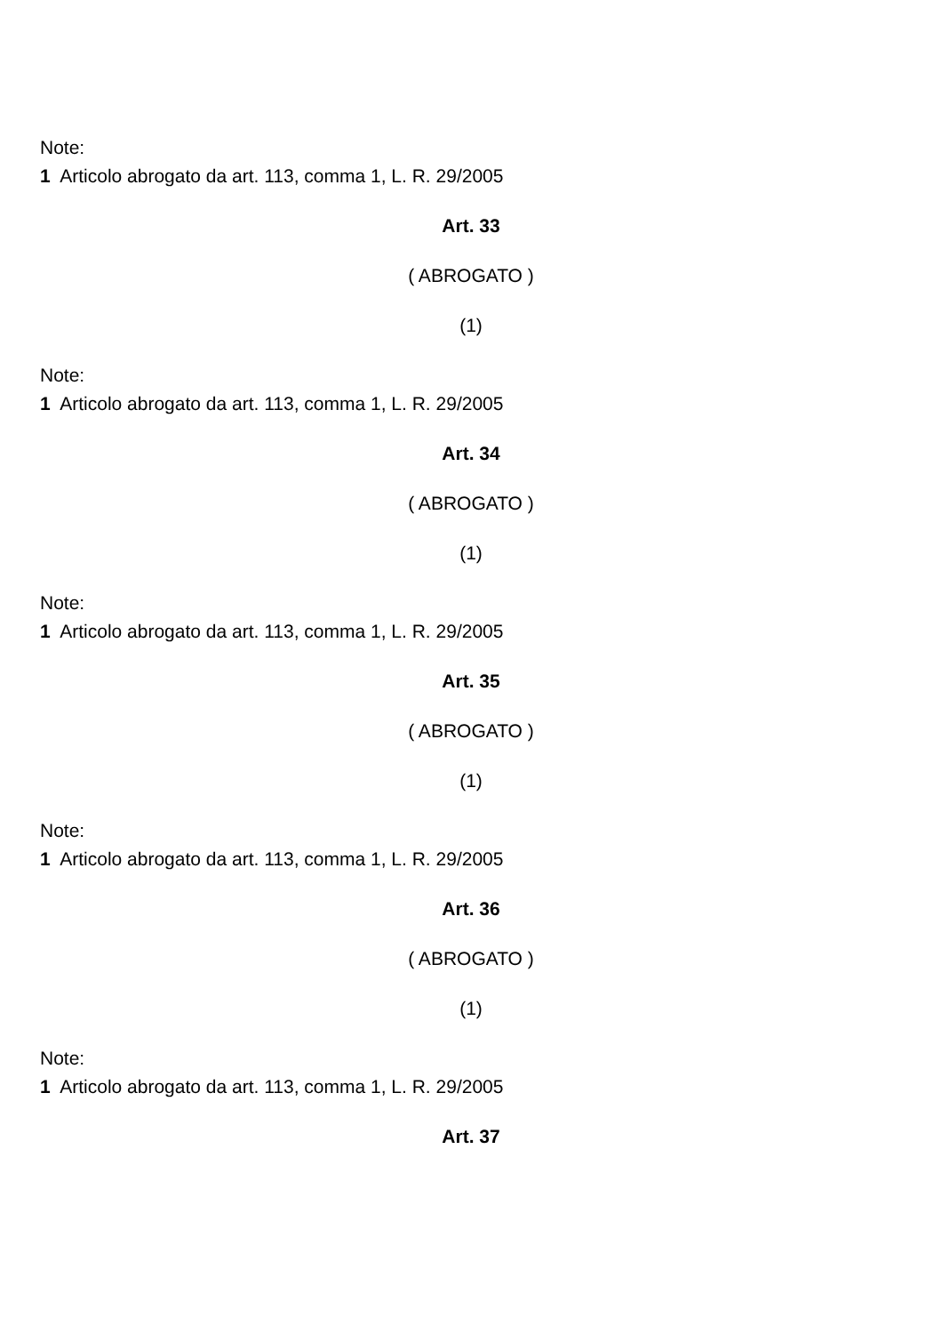Note:
1 Articolo abrogato da art. 113, comma 1, L. R. 29/2005
Art. 33
( ABROGATO )
(1)
Note:
1 Articolo abrogato da art. 113, comma 1, L. R. 29/2005
Art. 34
( ABROGATO )
(1)
Note:
1 Articolo abrogato da art. 113, comma 1, L. R. 29/2005
Art. 35
( ABROGATO )
(1)
Note:
1 Articolo abrogato da art. 113, comma 1, L. R. 29/2005
Art. 36
( ABROGATO )
(1)
Note:
1 Articolo abrogato da art. 113, comma 1, L. R. 29/2005
Art. 37